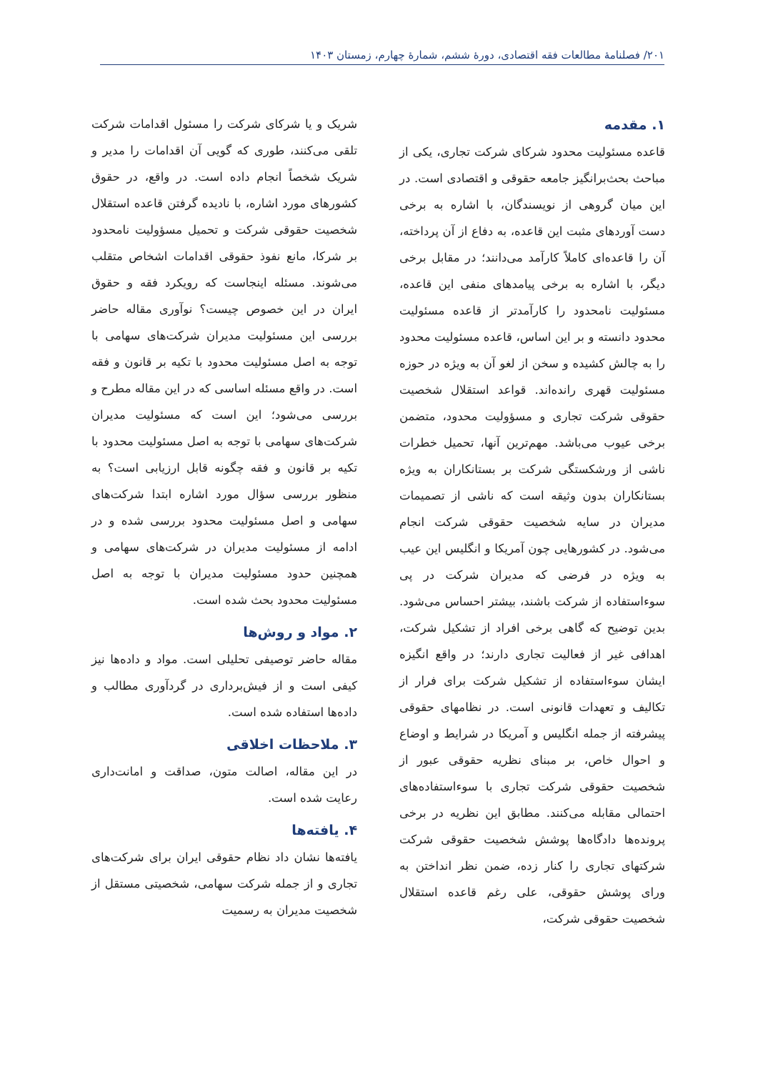۲۰۱/ فصلنامهٔ مطالعات فقه اقتصادی، دورهٔ ششم، شمارهٔ چهارم، زمستان ۱۴۰۳
۱. مقدمه
قاعده مسئولیت محدود شرکای شرکت تجاری، یکی از مباحث بحث‌برانگیز جامعه حقوقی و اقتصادی است. در این میان گروهی از نویسندگان، با اشاره به برخی دست آوردهای مثبت این قاعده، به دفاع از آن پرداخته، آن را قاعده‌ای کاملاً کارآمد می‌دانند؛ در مقابل برخی دیگر، با اشاره به برخی پیامدهای منفی این قاعده، مسئولیت نامحدود را کارآمدتر از قاعده مسئولیت محدود دانسته و بر این اساس، قاعده مسئولیت محدود را به چالش کشیده و سخن از لغو آن به ویژه در حوزه مسئولیت قهری رانده‌اند. قواعد استقلال شخصیت حقوقی شرکت تجاری و مسؤولیت محدود، متضمن برخی عیوب می‌باشد. مهم‌ترین آنها، تحمیل خطرات ناشی از ورشکستگی شرکت بر بستانکاران به ویژه بستانکاران بدون وثیقه است که ناشی از تصمیمات مدیران در سایه شخصیت حقوقی شرکت انجام می‌شود. در کشورهایی چون آمریکا و انگلیس این عیب به ویژه در فرضی که مدیران شرکت در پی سوءاستفاده از شرکت باشند، بیشتر احساس می‌شود. بدین توضیح که گاهی برخی افراد از تشکیل شرکت، اهدافی غیر از فعالیت تجاری دارند؛ در واقع انگیزه ایشان سوءاستفاده از تشکیل شرکت برای فرار از تکالیف و تعهدات قانونی است. در نظامهای حقوقی پیشرفته از جمله انگلیس و آمریکا در شرایط و اوضاع و احوال خاص، بر مبنای نظریه حقوقی عبور از شخصیت حقوقی شرکت تجاری با سوءاستفاده‌های احتمالی مقابله می‌کنند. مطابق این نظریه در برخی پرونده‌ها دادگاه‌ها پوشش شخصیت حقوقی شرکت شرکتهای تجاری را کنار زده، ضمن نظر انداختن به ورای پوشش حقوقی، علی رغم قاعده استقلال شخصیت حقوقی شرکت،
شریک و یا شرکای شرکت را مسئول اقدامات شرکت تلقی می‌کنند، طوری که گویی آن اقدامات را مدیر و شریک شخصاً انجام داده است. در واقع، در حقوق کشورهای مورد اشاره، با نادیده گرفتن قاعده استقلال شخصیت حقوقی شرکت و تحمیل مسؤولیت نامحدود بر شرکا، مانع نفوذ حقوقی اقدامات اشخاص متقلب می‌شوند. مسئله اینجاست که رویکرد فقه و حقوق ایران در این خصوص چیست؟ نوآوری مقاله حاضر بررسی این مسئولیت مدیران شرکت‌های سهامی با توجه به اصل مسئولیت محدود با تکیه بر قانون و فقه است. در واقع مسئله اساسی که در این مقاله مطرح و بررسی می‌شود؛ این است که مسئولیت مدیران شرکت‌های سهامی با توجه به اصل مسئولیت محدود با تکیه بر قانون و فقه چگونه قابل ارزیابی است؟ به منظور بررسی سؤال مورد اشاره ابتدا شرکت‌های سهامی و اصل مسئولیت محدود بررسی شده و در ادامه از مسئولیت مدیران در شرکت‌های سهامی و همچنین حدود مسئولیت مدیران با توجه به اصل مسئولیت محدود بحث شده است.
۲. مواد و روش‌ها
مقاله حاضر توصیفی تحلیلی است. مواد و داده‌ها نیز کیفی است و از فیش‌برداری در گردآوری مطالب و داده‌ها استفاده شده است.
۳. ملاحظات اخلاقی
در این مقاله، اصالت متون، صداقت و امانت‌داری رعایت شده است.
۴. یافته‌ها
یافته‌ها نشان داد نظام حقوقی ایران برای شرکت‌های تجاری و از جمله شرکت سهامی، شخصیتی مستقل از شخصیت مدیران به رسمیت